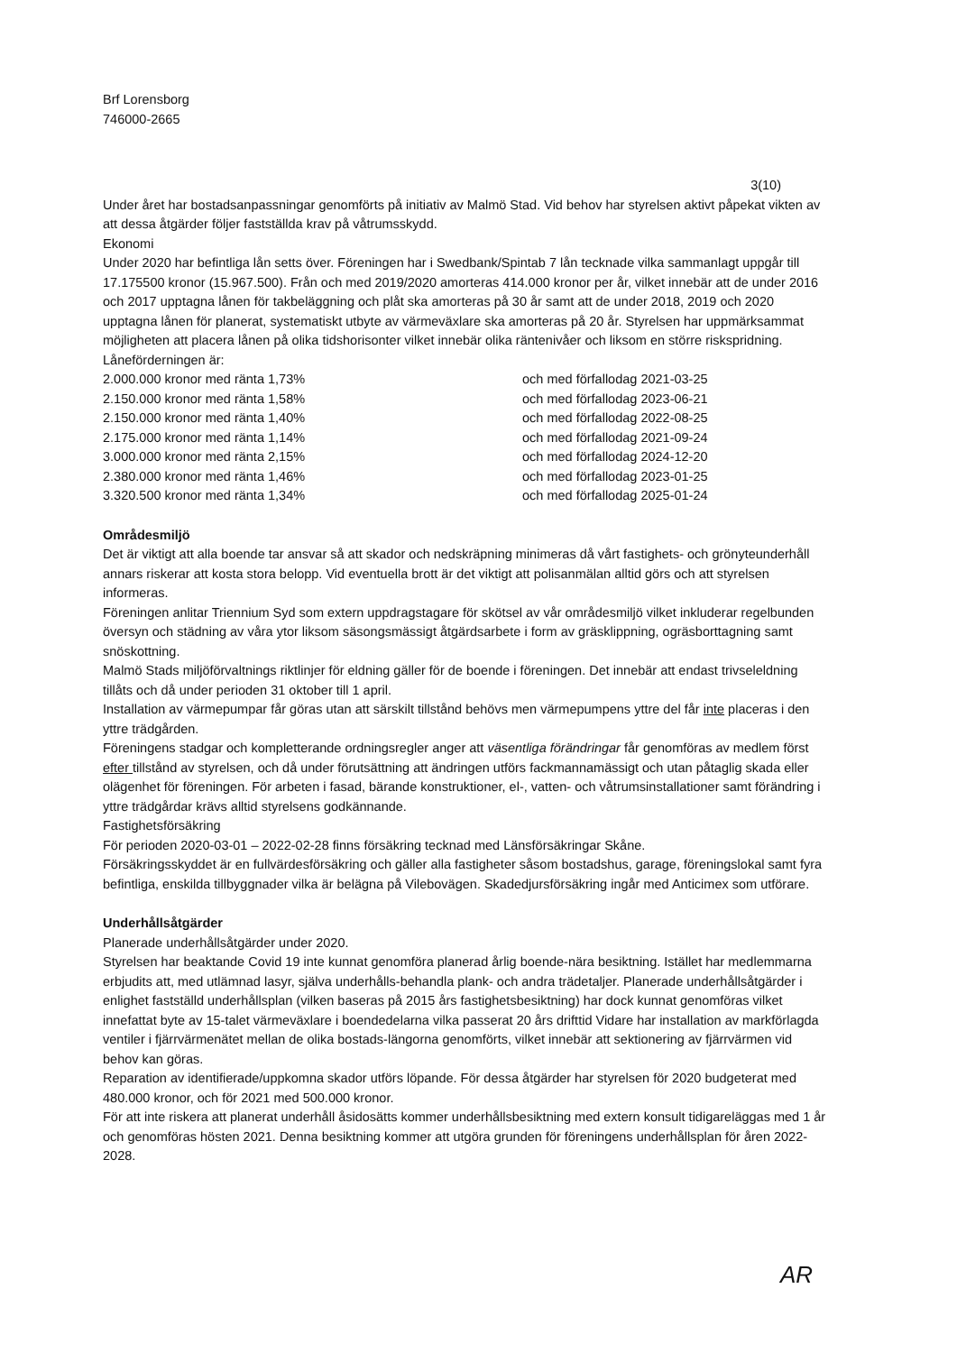Brf Lorensborg
746000-2665
3(10)
Under året har bostadsanpassningar genomförts på initiativ av Malmö Stad. Vid behov har styrelsen aktivt påpekat vikten av att dessa åtgärder följer fastställda krav på våtrumsskydd.
Ekonomi
Under 2020 har befintliga lån setts över. Föreningen har i Swedbank/Spintab 7 lån tecknade vilka sammanlagt uppgår till 17.175500 kronor (15.967.500). Från och med 2019/2020 amorteras 414.000 kronor per år, vilket innebär att de under 2016 och 2017 upptagna lånen för takbeläggning och plåt ska amorteras på 30 år samt att de under 2018, 2019 och 2020 upptagna lånen för planerat, systematiskt utbyte av värmeväxlare ska amorteras på 20 år. Styrelsen har uppmärksammat möjligheten att placera lånen på olika tidshorisonter vilket innebär olika räntenivåer och liksom en större riskspridning. Låneförderningen är:
| 2.000.000 kronor med ränta 1,73% | och med förfallodag 2021-03-25 |
| 2.150.000 kronor med ränta 1,58% | och med förfallodag 2023-06-21 |
| 2.150.000 kronor med ränta 1,40% | och med förfallodag 2022-08-25 |
| 2.175.000 kronor med ränta 1,14% | och med förfallodag 2021-09-24 |
| 3.000.000 kronor med ränta 2,15% | och med förfallodag 2024-12-20 |
| 2.380.000 kronor med ränta 1,46% | och med förfallodag 2023-01-25 |
| 3.320.500 kronor med ränta 1,34% | och med förfallodag 2025-01-24 |
Områdesmiljö
Det är viktigt att alla boende tar ansvar så att skador och nedskräpning minimeras då vårt fastighets- och grönyteunderhåll annars riskerar att kosta stora belopp. Vid eventuella brott är det viktigt att polisanmälan alltid görs och att styrelsen informeras.
Föreningen anlitar Triennium Syd som extern uppdragstagare för skötsel av vår områdesmiljö vilket inkluderar regelbunden översyn och städning av våra ytor liksom säsongsmässigt åtgärdsarbete i form av gräsklippning, ogräsborttagning samt snöskottning.
Malmö Stads miljöförvaltnings riktlinjer för eldning gäller för de boende i föreningen. Det innebär att endast trivseleldning tillåts och då under perioden 31 oktober till 1 april.
Installation av värmepumpar får göras utan att särskilt tillstånd behövs men värmepumpens yttre del får inte placeras i den yttre trädgården.
Föreningens stadgar och kompletterande ordningsregler anger att väsentliga förändringar får genomföras av medlem först efter tillstånd av styrelsen, och då under förutsättning att ändringen utförs fackmannamässigt och utan påtaglig skada eller olägenhet för föreningen. För arbeten i fasad, bärande konstruktioner, el-, vatten- och våtrumsinstallationer samt förändring i yttre trädgårdar krävs alltid styrelsens godkännande.
Fastighetsförsäkring
För perioden 2020-03-01 – 2022-02-28 finns försäkring tecknad med Länsförsäkringar Skåne.
Försäkringsskyddet är en fullvärdesförsäkring och gäller alla fastigheter såsom bostadshus, garage, föreningslokal samt fyra befintliga, enskilda tillbyggnader vilka är belägna på Vilebovägen. Skadedjursförsäkring ingår med Anticimex som utförare.
Underhållsåtgärder
Planerade underhållsåtgärder under 2020.
Styrelsen har beaktande Covid 19 inte kunnat genomföra planerad årlig boende-nära besiktning. Istället har medlemmarna erbjudits att, med utlämnad lasyr, själva underhålls-behandla plank- och andra trädetaljer. Planerade underhållsåtgärder i enlighet fastställd underhållsplan (vilken baseras på 2015 års fastighetsbesiktning) har dock kunnat genomföras vilket innefattat byte av 15-talet värmeväxlare i boendedelarna vilka passerat 20 års drifttid Vidare har installation av markförlagda ventiler i fjärrvärmenätet mellan de olika bostads-längorna genomförts, vilket innebär att sektionering av fjärrvärmen vid behov kan göras.
Reparation av identifierade/uppkomna skador utförs löpande. För dessa åtgärder har styrelsen för 2020 budgeterat med 480.000 kronor, och för 2021 med 500.000 kronor.
För att inte riskera att planerat underhåll åsidosätts kommer underhållsbesiktning med extern konsult tidigareläggas med 1 år och genomföras hösten 2021. Denna besiktning kommer att utgöra grunden för föreningens underhållsplan för åren 2022-2028.
AR